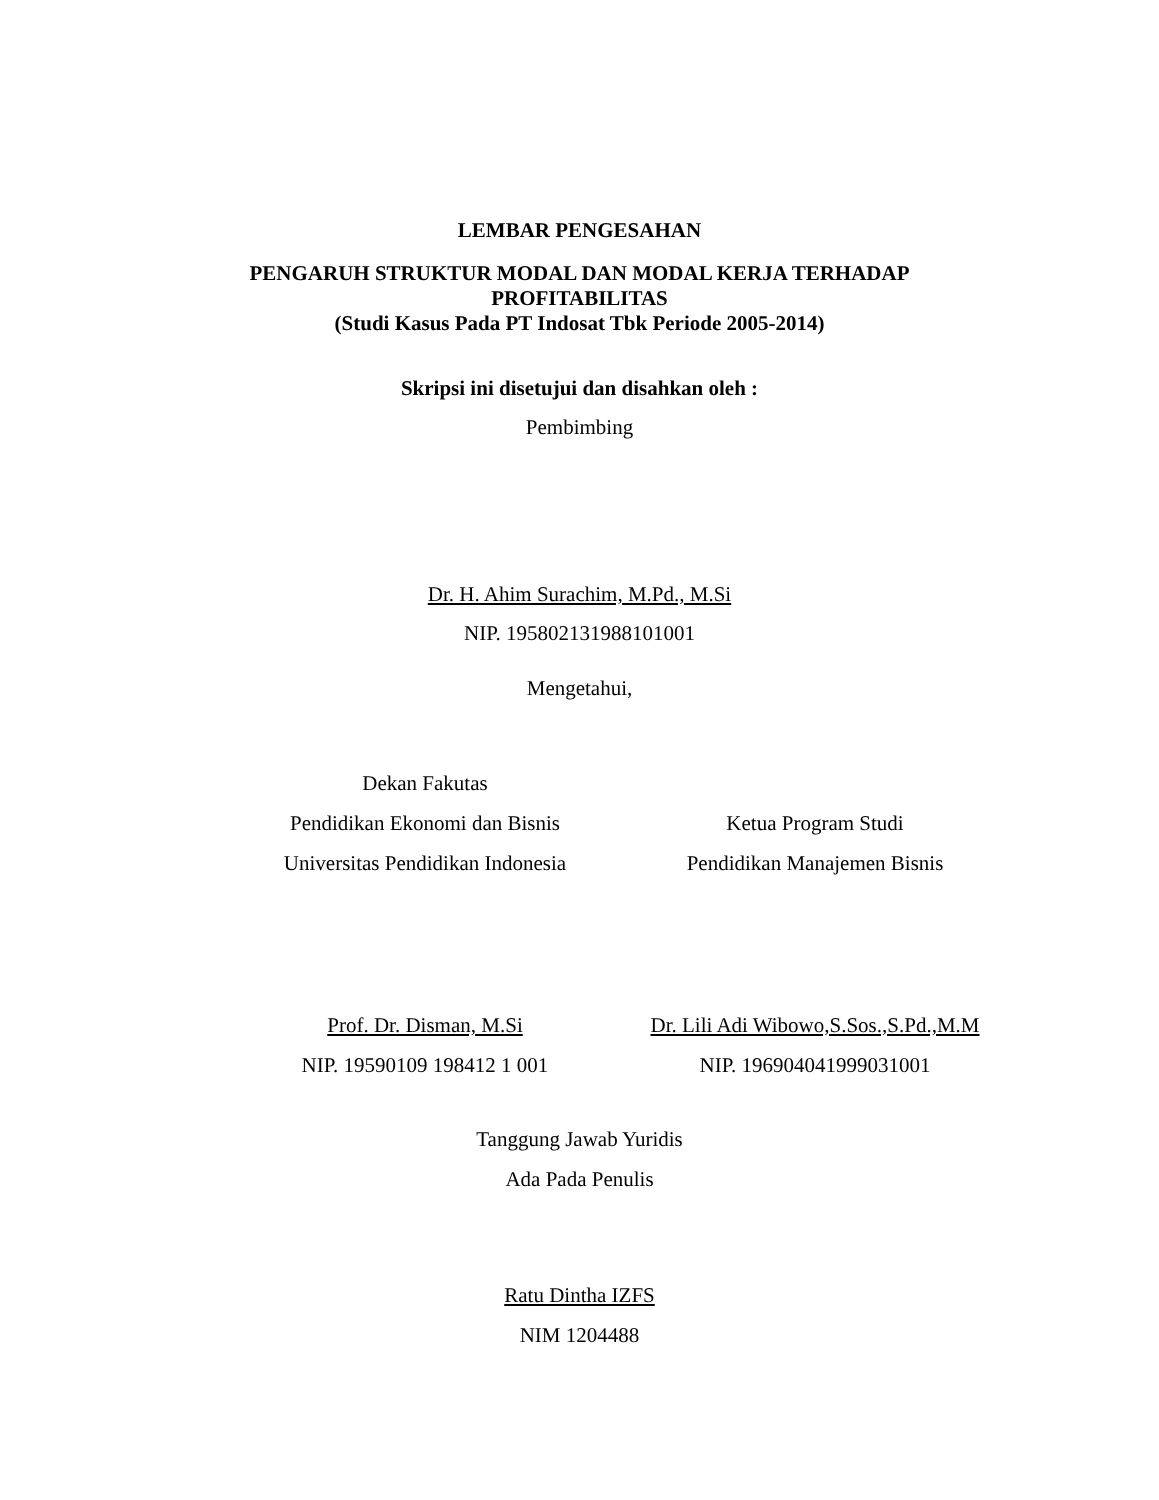LEMBAR PENGESAHAN
PENGARUH STRUKTUR MODAL DAN MODAL KERJA TERHADAP
PROFITABILITAS
(Studi Kasus Pada PT Indosat Tbk Periode 2005-2014)
Skripsi ini disetujui dan disahkan oleh :
Pembimbing
Dr. H. Ahim Surachim, M.Pd., M.Si
NIP. 195802131988101001
Mengetahui,
Dekan Fakutas
Pendidikan Ekonomi dan Bisnis
Universitas Pendidikan Indonesia
Ketua Program Studi
Pendidikan Manajemen Bisnis
Prof. Dr. Disman, M.Si
NIP. 19590109 198412 1 001
Dr. Lili Adi Wibowo,S.Sos.,S.Pd.,M.M
NIP. 196904041999031001
Tanggung Jawab Yuridis
Ada Pada Penulis
Ratu Dintha IZFS
NIM 1204488